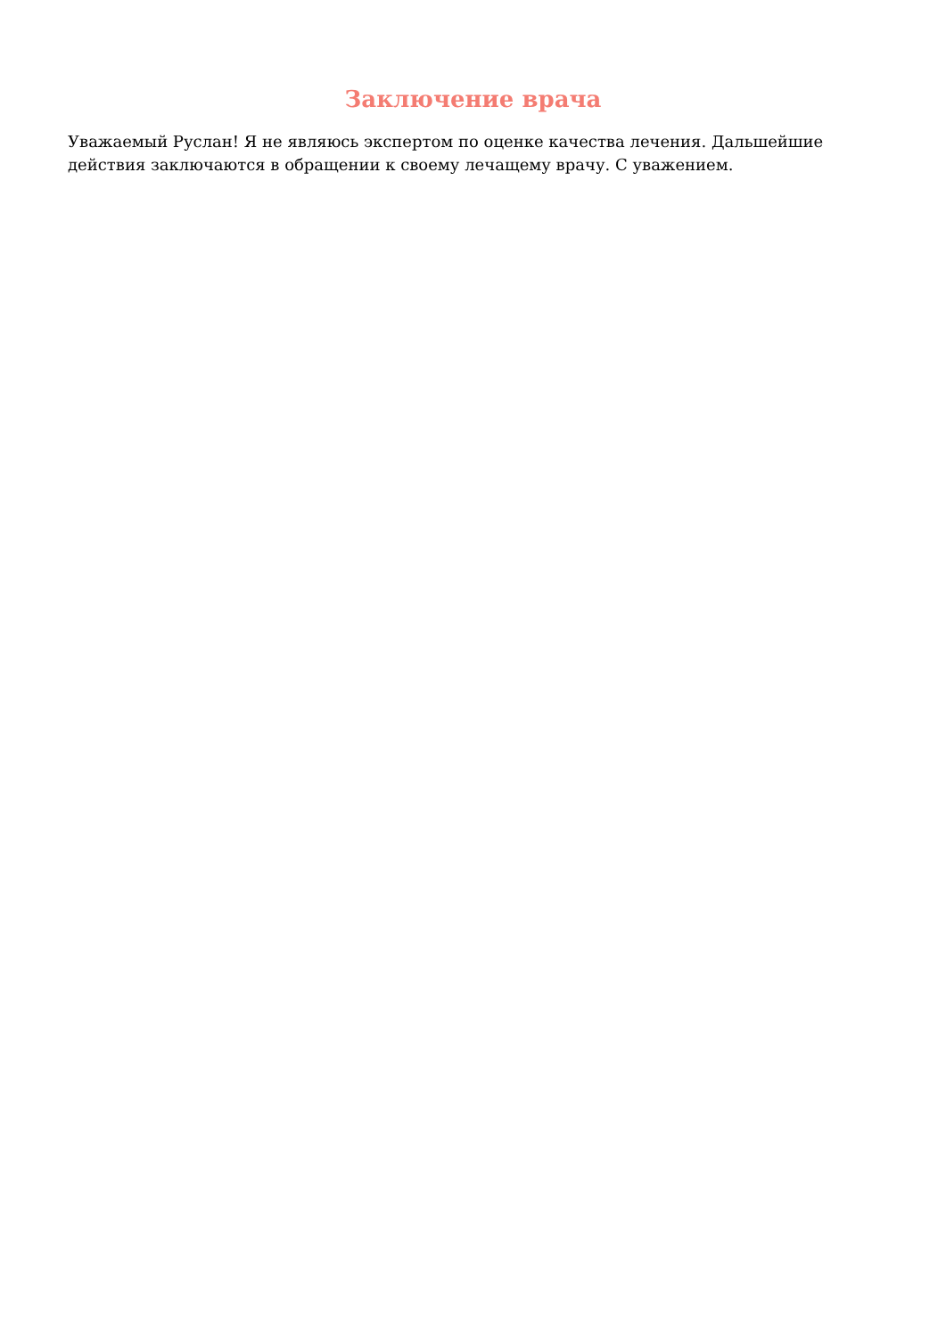Заключение врача
Уважаемый Руслан! Я не являюсь экспертом по оценке качества лечения. Дальшейшие действия заключаются в обращении к своему лечащему врачу. С уважением.